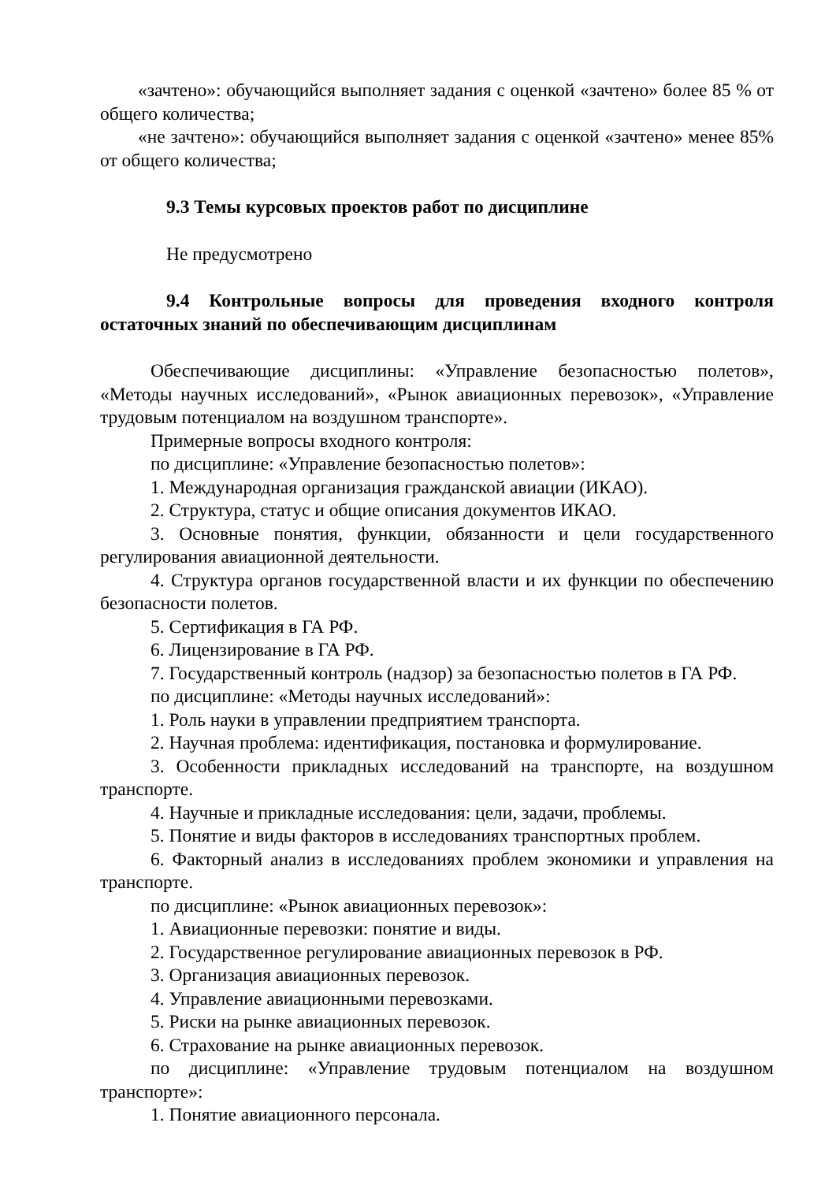«зачтено»: обучающийся выполняет задания с оценкой «зачтено» более 85 % от общего количества;
«не зачтено»: обучающийся выполняет задания с оценкой «зачтено» менее 85% от общего количества;
9.3 Темы курсовых проектов работ по дисциплине
Не предусмотрено
9.4 Контрольные вопросы для проведения входного контроля остаточных знаний по обеспечивающим дисциплинам
Обеспечивающие дисциплины: «Управление безопасностью полетов», «Методы научных исследований», «Рынок авиационных перевозок», «Управление трудовым потенциалом на воздушном транспорте».
Примерные вопросы входного контроля:
по дисциплине: «Управление безопасностью полетов»:
1. Международная организация гражданской авиации (ИКАО).
2. Структура, статус и общие описания документов ИКАО.
3. Основные понятия, функции, обязанности и цели государственного регулирования авиационной деятельности.
4. Структура органов государственной власти и их функции по обеспечению безопасности полетов.
5. Сертификация в ГА РФ.
6. Лицензирование в ГА РФ.
7. Государственный контроль (надзор) за безопасностью полетов в ГА РФ.
по дисциплине: «Методы научных исследований»:
1. Роль науки в управлении предприятием транспорта.
2. Научная проблема: идентификация, постановка и формулирование.
3. Особенности прикладных исследований на транспорте, на воздушном транспорте.
4. Научные и прикладные исследования: цели, задачи, проблемы.
5. Понятие и виды факторов в исследованиях транспортных проблем.
6. Факторный анализ в исследованиях проблем экономики и управления на транспорте.
по дисциплине: «Рынок авиационных перевозок»:
1. Авиационные перевозки: понятие и виды.
2. Государственное регулирование авиационных перевозок в РФ.
3. Организация авиационных перевозок.
4. Управление авиационными перевозками.
5. Риски на рынке авиационных перевозок.
6. Страхование на рынке авиационных перевозок.
по дисциплине: «Управление трудовым потенциалом на воздушном транспорте»:
1. Понятие авиационного персонала.